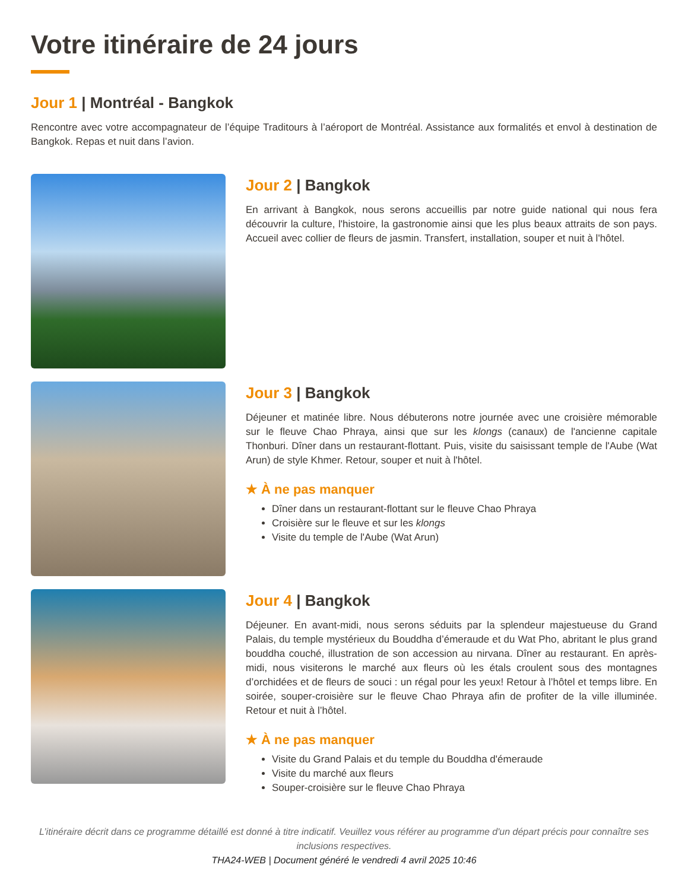Votre itinéraire de 24 jours
Jour 1 | Montréal - Bangkok
Rencontre avec votre accompagnateur de l’équipe Traditours à l’aéroport de Montréal. Assistance aux formalités et envol à destination de Bangkok. Repas et nuit dans l’avion.
Jour 2 | Bangkok
En arrivant à Bangkok, nous serons accueillis par notre guide national qui nous fera découvrir la culture, l'histoire, la gastronomie ainsi que les plus beaux attraits de son pays. Accueil avec collier de fleurs de jasmin. Transfert, installation, souper et nuit à l'hôtel.
Jour 3 | Bangkok
Déjeuner et matinée libre. Nous débuterons notre journée avec une croisière mémorable sur le fleuve Chao Phraya, ainsi que sur les klongs (canaux) de l'ancienne capitale Thonburi. Dîner dans un restaurant-flottant. Puis, visite du saisissant temple de l'Aube (Wat Arun) de style Khmer. Retour, souper et nuit à l'hôtel.
★ À ne pas manquer
Dîner dans un restaurant-flottant sur le fleuve Chao Phraya
Croisière sur le fleuve et sur les klongs
Visite du temple de l'Aube (Wat Arun)
Jour 4 | Bangkok
Déjeuner. En avant-midi, nous serons séduits par la splendeur majestueuse du Grand Palais, du temple mystérieux du Bouddha d’émeraude et du Wat Pho, abritant le plus grand bouddha couché, illustration de son accession au nirvana. Dîner au restaurant. En après-midi, nous visiterons le marché aux fleurs où les étals croulent sous des montagnes d’orchidées et de fleurs de souci : un régal pour les yeux! Retour à l’hôtel et temps libre. En soirée, souper-croisière sur le fleuve Chao Phraya afin de profiter de la ville illuminée. Retour et nuit à l’hôtel.
★ À ne pas manquer
Visite du Grand Palais et du temple du Bouddha d'émeraude
Visite du marché aux fleurs
Souper-croisière sur le fleuve Chao Phraya
L’itinéraire décrit dans ce programme détaillé est donné à titre indicatif. Veuillez vous référer au programme d'un départ précis pour connaître ses inclusions respectives.
THA24-WEB | Document généré le vendredi 4 avril 2025 10:46